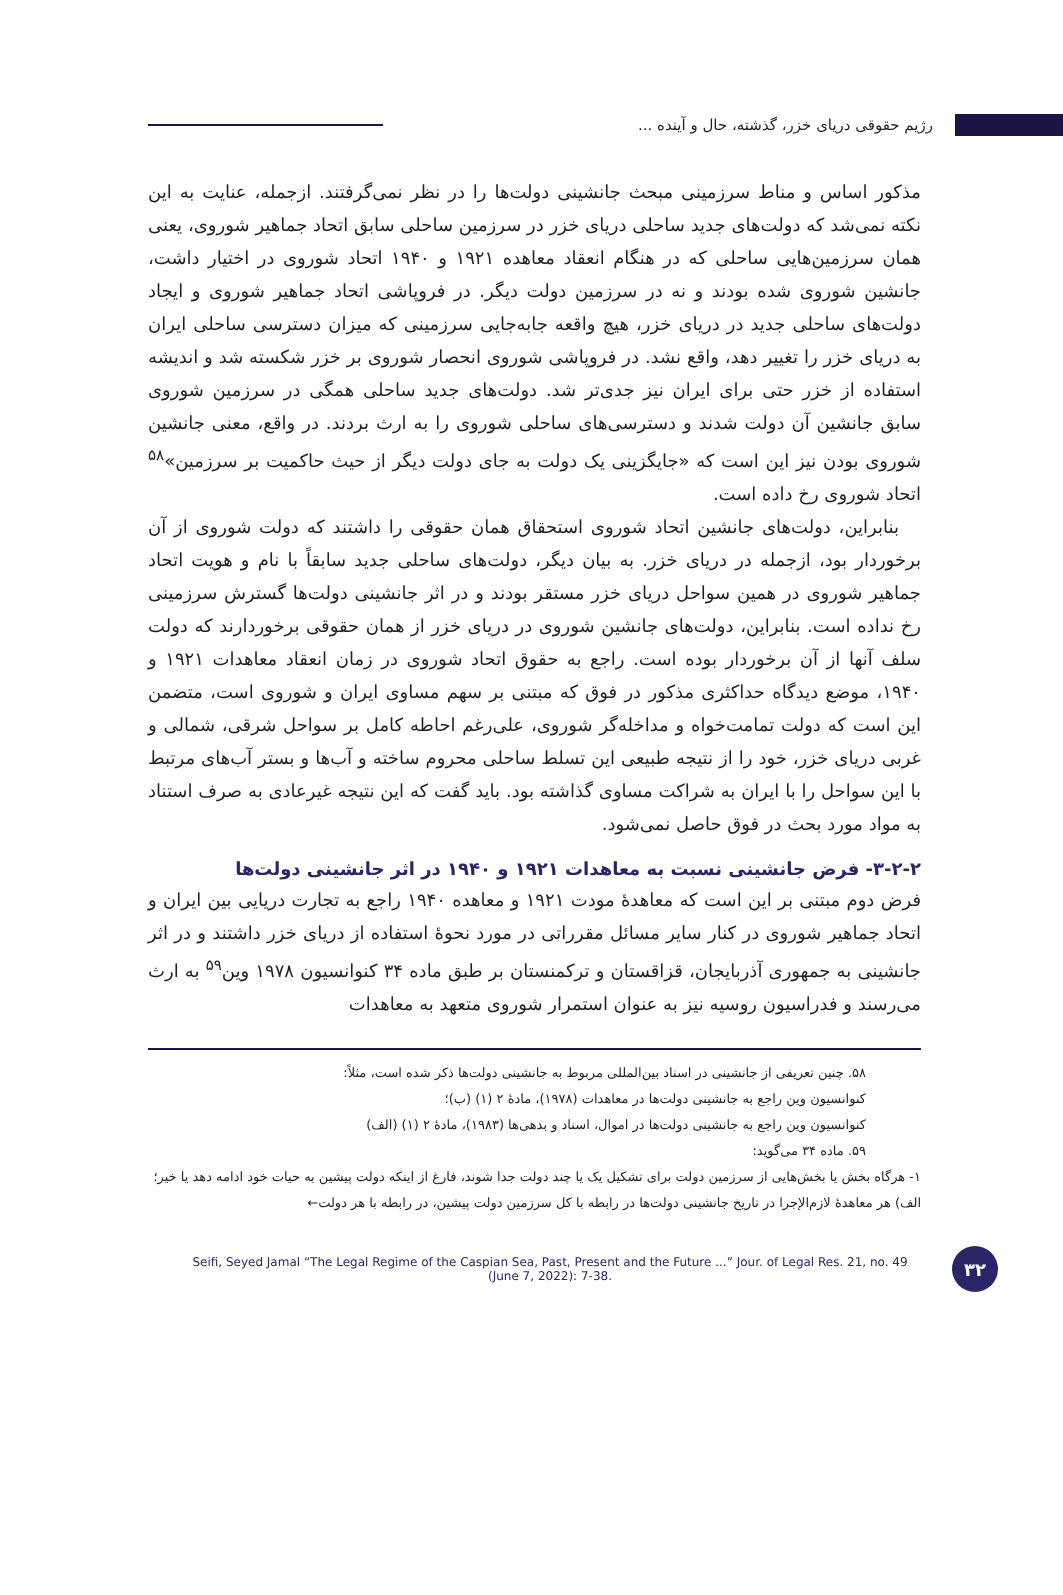رژیم حقوقی دریای خزر، گذشته، حال و آینده ...
مذکور اساس و مناط سرزمینی مبحث جانشینی دولت‌ها را در نظر نمی‌گرفتند. ازجمله، عنایت به این نکته نمی‌شد که دولت‌های جدید ساحلی دریای خزر در سرزمین ساحلی سابق اتحاد جماهیر شوروی، یعنی همان سرزمین‌هایی ساحلی که در هنگام انعقاد معاهده ۱۹۲۱ و ۱۹۴۰ اتحاد شوروی در اختیار داشت، جانشین شوروی شده بودند و نه در سرزمین دولت دیگر. در فروپاشی اتحاد جماهیر شوروی و ایجاد دولت‌های ساحلی جدید در دریای خزر، هیچ واقعه جابه‌جایی سرزمینی که میزان دسترسی ساحلی ایران به دریای خزر را تغییر دهد، واقع نشد. در فروپاشی شوروی انحصار شوروی بر خزر شکسته شد و اندیشه استفاده از خزر حتی برای ایران نیز جدی‌تر شد. دولت‌های جدید ساحلی همگی در سرزمین شوروی سابق جانشین آن دولت شدند و دسترسی‌های ساحلی شوروی را به ارث بردند. در واقع، معنی جانشین شوروی بودن نیز این است که «جایگزینی یک دولت به جای دولت دیگر از حیث حاکمیت بر سرزمین»<sup>۵۸</sup> اتحاد شوروی رخ داده است.
بنابراین، دولت‌های جانشین اتحاد شوروی استحقاق همان حقوقی را داشتند که دولت شوروی از آن برخوردار بود، ازجمله در دریای خزر. به بیان دیگر، دولت‌های ساحلی جدید سابقاً با نام و هویت اتحاد جماهیر شوروی در همین سواحل دریای خزر مستقر بودند و در اثر جانشینی دولت‌ها گسترش سرزمینی رخ نداده است. بنابراین، دولت‌های جانشین شوروی در دریای خزر از همان حقوقی برخوردارند که دولت سلف آنها از آن برخوردار بوده است. راجع به حقوق اتحاد شوروی در زمان انعقاد معاهدات ۱۹۲۱ و ۱۹۴۰، موضع دیدگاه حداکثری مذکور در فوق که مبتنی بر سهم مساوی ایران و شوروی است، متضمن این است که دولت تمامت‌خواه و مداخله‌گر شوروی، علی‌رغم احاطه کامل بر سواحل شرقی، شمالی و غربی دریای خزر، خود را از نتیجه طبیعی این تسلط ساحلی محروم ساخته و آب‌ها و بستر آب‌های مرتبط با این سواحل را با ایران به شراکت مساوی گذاشته بود. باید گفت که این نتیجه غیرعادی به صرف استناد به مواد مورد بحث در فوق حاصل نمی‌شود.
۳-۲-۲- فرض جانشینی نسبت به معاهدات ۱۹۲۱ و ۱۹۴۰ در اثر جانشینی دولت‌ها
فرض دوم مبتنی بر این است که معاهدۀ مودت ۱۹۲۱ و معاهده ۱۹۴۰ راجع به تجارت دریایی بین ایران و اتحاد جماهیر شوروی در کنار سایر مسائل مقرراتی در مورد نحوۀ استفاده از دریای خزر داشتند و در اثر جانشینی به جمهوری آذربایجان، قزاقستان و ترکمنستان بر طبق ماده ۳۴ کنوانسیون ۱۹۷۸ وین<sup>۵۹</sup> به ارث می‌رسند و فدراسیون روسیه نیز به عنوان استمرار شوروی متعهد به معاهدات
۵۸. چنین تعریفی از جانشینی در اسناد بین‌المللی مربوط به جانشینی دولت‌ها ذکر شده است، مثلاً:
کنوانسیون وین راجع به جانشینی دولت‌ها در معاهدات (۱۹۷۸)، مادۀ ۲ (۱) (ب)؛
کنوانسیون وین راجع به جانشینی دولت‌ها در اموال، اسناد و بدهی‌ها (۱۹۸۳)، مادۀ ۲ (۱) (الف)
۵۹. ماده ۳۴ می‌گوید:
۱- هرگاه بخش یا بخش‌هایی از سرزمین دولت برای تشکیل یک یا چند دولت جدا شوند، فارغ از اینکه دولت پیشین به حیات خود ادامه دهد یا خیر؛
الف) هر معاهدۀ لازم‌الإجرا در تاریخ جانشینی دولت‌ها در رابطه با کل سرزمین دولت پیشین، در رابطه با هر دولت←
Seifi, Seyed Jamal “The Legal Regime of the Caspian Sea, Past, Present and the Future ...” Jour. of Legal Res. 21, no. 49
(June 7, 2022): 7-38.
۳۲